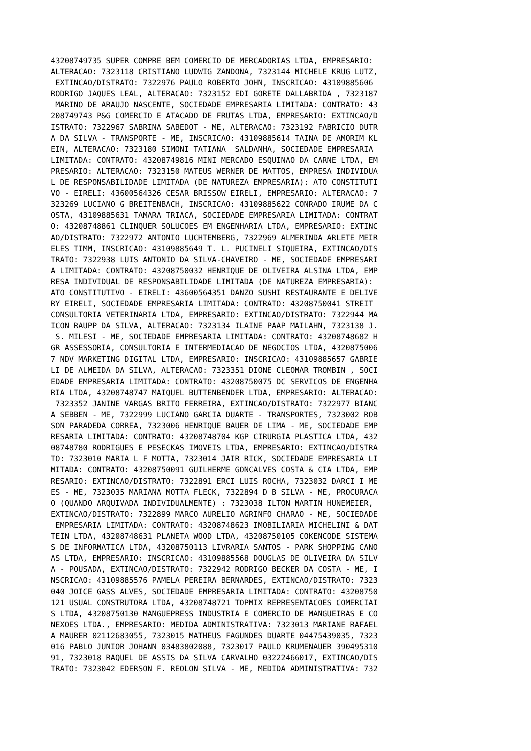43208749735 SUPER COMPRE BEM COMERCIO DE MERCADORIAS LTDA, EMPRESARIO:
ALTERACAO: 7323118 CRISTIANO LUDWIG ZANDONA, 7323144 MICHELE KRUG LUTZ,
 EXTINCAO/DISTRATO: 7322976 PAULO ROBERTO JOHN, INSCRICAO: 43109885606
RODRIGO JAQUES LEAL, ALTERACAO: 7323152 EDI GORETE DALLABRIDA , 7323187
 MARINO DE ARAUJO NASCENTE, SOCIEDADE EMPRESARIA LIMITADA: CONTRATO: 43
208749743 P&G COMERCIO E ATACADO DE FRUTAS LTDA, EMPRESARIO: EXTINCAO/D
ISTRATO: 7322967 SABRINA SABEDOT - ME, ALTERACAO: 7323192 FABRICIO DUTR
A DA SILVA - TRANSPORTE - ME, INSCRICAO: 43109885614 TAINA DE AMORIM KL
EIN, ALTERACAO: 7323180 SIMONI TATIANA  SALDANHA, SOCIEDADE EMPRESARIA
LIMITADA: CONTRATO: 43208749816 MINI MERCADO ESQUINAO DA CARNE LTDA, EM
PRESARIO: ALTERACAO: 7323150 MATEUS WERNER DE MATTOS, EMPRESA INDIVIDUA
L DE RESPONSABILIDADE LIMITADA (DE NATUREZA EMPRESARIA): ATO CONSTITUTI
VO - EIRELI: 43600564326 CESAR BRISSOW EIRELI, EMPRESARIO: ALTERACAO: 7
323269 LUCIANO G BREITENBACH, INSCRICAO: 43109885622 CONRADO IRUME DA C
OSTA, 43109885631 TAMARA TRIACA, SOCIEDADE EMPRESARIA LIMITADA: CONTRAT
O: 43208748861 CLINQUER SOLUCOES EM ENGENHARIA LTDA, EMPRESARIO: EXTINC
AO/DISTRATO: 7322972 ANTONIO LUCHTEMBERG, 7322969 ALMERINDA ARLETE MEIR
ELES TIMM, INSCRICAO: 43109885649 T. L. PUCINELI SIQUEIRA, EXTINCAO/DIS
TRATO: 7322938 LUIS ANTONIO DA SILVA-CHAVEIRO - ME, SOCIEDADE EMPRESARI
A LIMITADA: CONTRATO: 43208750032 HENRIQUE DE OLIVEIRA ALSINA LTDA, EMP
RESA INDIVIDUAL DE RESPONSABILIDADE LIMITADA (DE NATUREZA EMPRESARIA):
ATO CONSTITUTIVO - EIRELI: 43600564351 DANZO SUSHI RESTAURANTE E DELIVE
RY EIRELI, SOCIEDADE EMPRESARIA LIMITADA: CONTRATO: 43208750041 STREIT
CONSULTORIA VETERINARIA LTDA, EMPRESARIO: EXTINCAO/DISTRATO: 7322944 MA
ICON RAUPP DA SILVA, ALTERACAO: 7323134 ILAINE PAAP MAILAHN, 7323138 J.
 S. MILESI - ME, SOCIEDADE EMPRESARIA LIMITADA: CONTRATO: 43208748682 H
GR ASSESSORIA, CONSULTORIA E INTERMEDIACAO DE NEGOCIOS LTDA, 4320875006
7 NDV MARKETING DIGITAL LTDA, EMPRESARIO: INSCRICAO: 43109885657 GABRIE
LI DE ALMEIDA DA SILVA, ALTERACAO: 7323351 DIONE CLEOMAR TROMBIN , SOCI
EDADE EMPRESARIA LIMITADA: CONTRATO: 43208750075 DC SERVICOS DE ENGENHA
RIA LTDA, 43208748747 MAIQUEL BUTTENBENDER LTDA, EMPRESARIO: ALTERACAO:
 7323352 JANINE VARGAS BRITO FERREIRA, EXTINCAO/DISTRATO: 7322977 BIANC
A SEBBEN - ME, 7322999 LUCIANO GARCIA DUARTE - TRANSPORTES, 7323002 ROB
SON PARADEDA CORREA, 7323006 HENRIQUE BAUER DE LIMA - ME, SOCIEDADE EMP
RESARIA LIMITADA: CONTRATO: 43208748704 KGP CIRURGIA PLASTICA LTDA, 432
08748780 RODRIGUES E PESECKAS IMOVEIS LTDA, EMPRESARIO: EXTINCAO/DISTRA
TO: 7323010 MARIA L F MOTTA, 7323014 JAIR RICK, SOCIEDADE EMPRESARIA LI
MITADA: CONTRATO: 43208750091 GUILHERME GONCALVES COSTA & CIA LTDA, EMP
RESARIO: EXTINCAO/DISTRATO: 7322891 ERCI LUIS ROCHA, 7323032 DARCI I ME
ES - ME, 7323035 MARIANA MOTTA FLECK, 7322894 D B SILVA - ME, PROCURACA
O (QUANDO ARQUIVADA INDIVIDUALMENTE) : 7323038 ILTON MARTIN HUNEMEIER,
EXTINCAO/DISTRATO: 7322899 MARCO AURELIO AGRINFO CHARAO - ME, SOCIEDADE
 EMPRESARIA LIMITADA: CONTRATO: 43208748623 IMOBILIARIA MICHELINI & DAT
TEIN LTDA, 43208748631 PLANETA WOOD LTDA, 43208750105 COKENCODE SISTEMA
S DE INFORMATICA LTDA, 43208750113 LIVRARIA SANTOS - PARK SHOPPING CANO
AS LTDA, EMPRESARIO: INSCRICAO: 43109885568 DOUGLAS DE OLIVEIRA DA SILV
A - POUSADA, EXTINCAO/DISTRATO: 7322942 RODRIGO BECKER DA COSTA - ME, I
NSCRICAO: 43109885576 PAMELA PEREIRA BERNARDES, EXTINCAO/DISTRATO: 7323
040 JOICE GASS ALVES, SOCIEDADE EMPRESARIA LIMITADA: CONTRATO: 43208750
121 USUAL CONSTRUTORA LTDA, 43208748721 TOPMIX REPRESENTACOES COMERCIAI
S LTDA, 43208750130 MANGUEPRESS INDUSTRIA E COMERCIO DE MANGUEIRAS E CO
NEXOES LTDA., EMPRESARIO: MEDIDA ADMINISTRATIVA: 7323013 MARIANE RAFAEL
A MAURER 02112683055, 7323015 MATHEUS FAGUNDES DUARTE 04475439035, 7323
016 PABLO JUNIOR JOHANN 03483802088, 7323017 PAULO KRUMENAUER 390495310
91, 7323018 RAQUEL DE ASSIS DA SILVA CARVALHO 03222466017, EXTINCAO/DIS
TRATO: 7323042 EDERSON F. REOLON SILVA - ME, MEDIDA ADMINISTRATIVA: 732